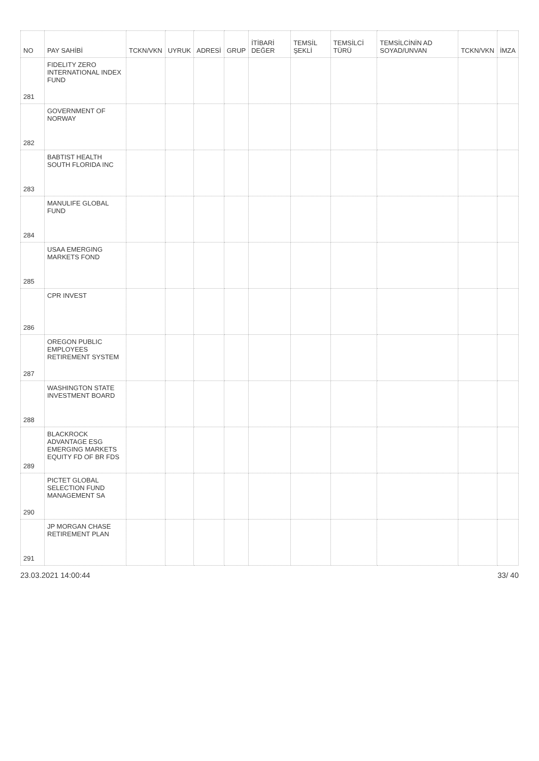| NO | PAY SAHİBİ | TCKN/VKN | UYRUK | ADRESİ | GRUP | İTİBARİ DEĞER | TEMSİL ŞEKLİ | TEMSİLCİ TÜRÜ | TEMSİLCİNİN AD SOYAD/UNVAN | TCKN/VKN | İMZA |
| --- | --- | --- | --- | --- | --- | --- | --- | --- | --- | --- | --- |
| 281 | FIDELITY ZERO INTERNATIONAL INDEX FUND | | | | | | | | | | |
| 282 | GOVERNMENT OF NORWAY | | | | | | | | | | |
| 283 | BABTIST HEALTH SOUTH FLORIDA INC | | | | | | | | | | |
| 284 | MANULIFE GLOBAL FUND | | | | | | | | | | |
| 285 | USAA EMERGING MARKETS FOND | | | | | | | | | | |
| 286 | CPR INVEST | | | | | | | | | | |
| 287 | OREGON PUBLIC EMPLOYEES RETIREMENT SYSTEM | | | | | | | | | | |
| 288 | WASHINGTON STATE INVESTMENT BOARD | | | | | | | | | | |
| 289 | BLACKROCK ADVANTAGE ESG EMERGING MARKETS EQUITY FD OF BR FDS | | | | | | | | | | |
| 290 | PICTET GLOBAL SELECTION FUND MANAGEMENT SA | | | | | | | | | | |
| 291 | JP MORGAN CHASE RETIREMENT PLAN | | | | | | | | | | |
23.03.2021 14:00:44 33/ 40